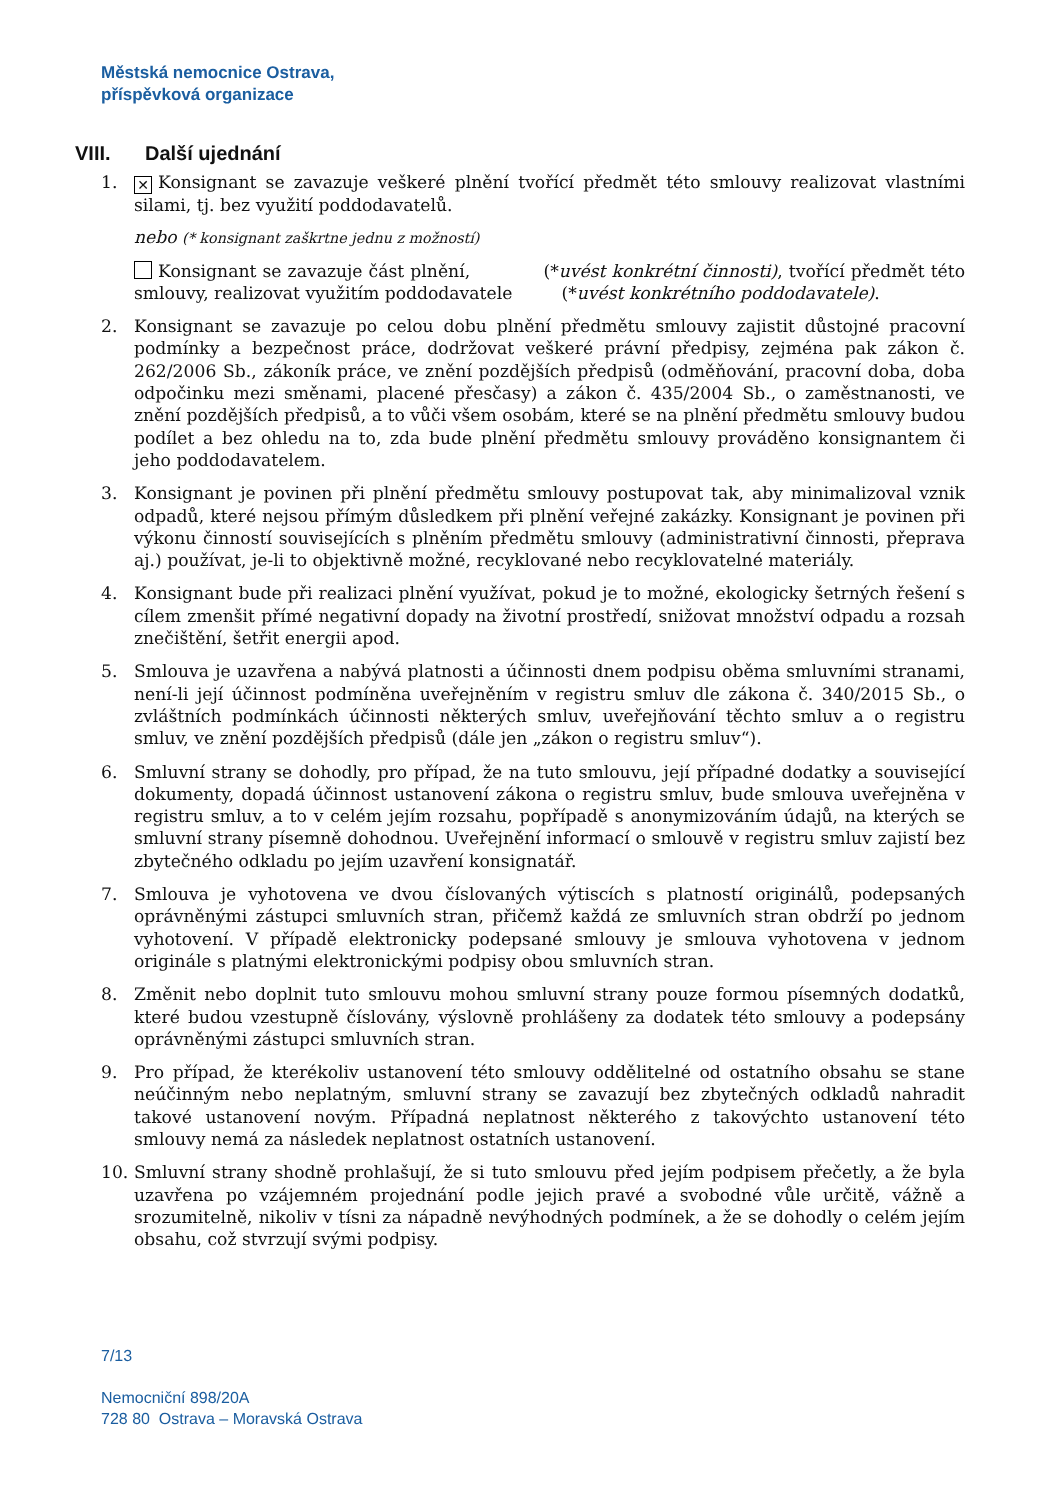Městská nemocnice Ostrava,
příspěvková organizace
VIII. Další ujednání
1.
✕ Konsignant se zavazuje veškeré plnění tvořící předmět této smlouvy realizovat vlastními silami, tj. bez využití poddodavatelů.
nebo (* konsignant zaškrtne jednu z možností)
Konsignant se zavazuje část plnění, (*uvést konkrétní činnosti), tvořící předmět této smlouvy, realizovat využitím poddodavatele (*uvést konkrétního poddodavatele).
2. Konsignant se zavazuje po celou dobu plnění předmětu smlouvy zajistit důstojné pracovní podmínky a bezpečnost práce, dodržovat veškeré právní předpisy, zejména pak zákon č. 262/2006 Sb., zákoník práce, ve znění pozdějších předpisů (odměňování, pracovní doba, doba odpočinku mezi směnami, placené přesčasy) a zákon č. 435/2004 Sb., o zaměstnanosti, ve znění pozdějších předpisů, a to vůči všem osobám, které se na plnění předmětu smlouvy budou podílet a bez ohledu na to, zda bude plnění předmětu smlouvy prováděno konsignantem či jeho poddodavatelem.
3. Konsignant je povinen při plnění předmětu smlouvy postupovat tak, aby minimalizoval vznik odpadů, které nejsou přímým důsledkem při plnění veřejné zakázky. Konsignant je povinen při výkonu činností souvisejících s plněním předmětu smlouvy (administrativní činnosti, přeprava aj.) používat, je-li to objektivně možné, recyklované nebo recyklovatelné materiály.
4. Konsignant bude při realizaci plnění využívat, pokud je to možné, ekologicky šetrných řešení s cílem zmenšit přímé negativní dopady na životní prostředí, snižovat množství odpadu a rozsah znečištění, šetřit energii apod.
5. Smlouva je uzavřena a nabývá platnosti a účinnosti dnem podpisu oběma smluvními stranami, není-li její účinnost podmíněna uveřejněním v registru smluv dle zákona č. 340/2015 Sb., o zvláštních podmínkách účinnosti některých smluv, uveřejňování těchto smluv a o registru smluv, ve znění pozdějších předpisů (dále jen „zákon o registru smluv“).
6. Smluvní strany se dohodly, pro případ, že na tuto smlouvu, její případné dodatky a související dokumenty, dopadá účinnost ustanovení zákona o registru smluv, bude smlouva uveřejněna v registru smluv, a to v celém jejím rozsahu, popřípadě s anonymizováním údajů, na kterých se smluvní strany písemně dohodnou. Uveřejnění informací o smlouvě v registru smluv zajistí bez zbytečného odkladu po jejím uzavření konsignatář.
7. Smlouva je vyhotovena ve dvou číslovaných výtiscích s platností originálů, podepsaných oprávněnými zástupci smluvních stran, přičemž každá ze smluvních stran obdrží po jednom vyhotovení. V případě elektronicky podepsané smlouvy je smlouva vyhotovena v jednom originále s platnými elektronickými podpisy obou smluvních stran.
8. Změnit nebo doplnit tuto smlouvu mohou smluvní strany pouze formou písemných dodatků, které budou vzestupně číslovány, výslovně prohlášeny za dodatek této smlouvy a podepsány oprávněnými zástupci smluvních stran.
9. Pro případ, že kterékoliv ustanovení této smlouvy oddělitelné od ostatního obsahu se stane neúčinným nebo neplatným, smluvní strany se zavazují bez zbytečných odkladů nahradit takové ustanovení novým. Případná neplatnost některého z takovýchto ustanovení této smlouvy nemá za následek neplatnost ostatních ustanovení.
10. Smluvní strany shodně prohlašují, že si tuto smlouvu před jejím podpisem přečetly, a že byla uzavřena po vzájemném projednání podle jejich pravé a svobodné vůle určitě, vážně a srozumitelně, nikoliv v tísni za nápadně nevýhodných podmínek, a že se dohodly o celém jejím obsahu, což stvrzují svými podpisy.
7/13
Nemocniční 898/20A
728 80 Ostrava – Moravská Ostrava